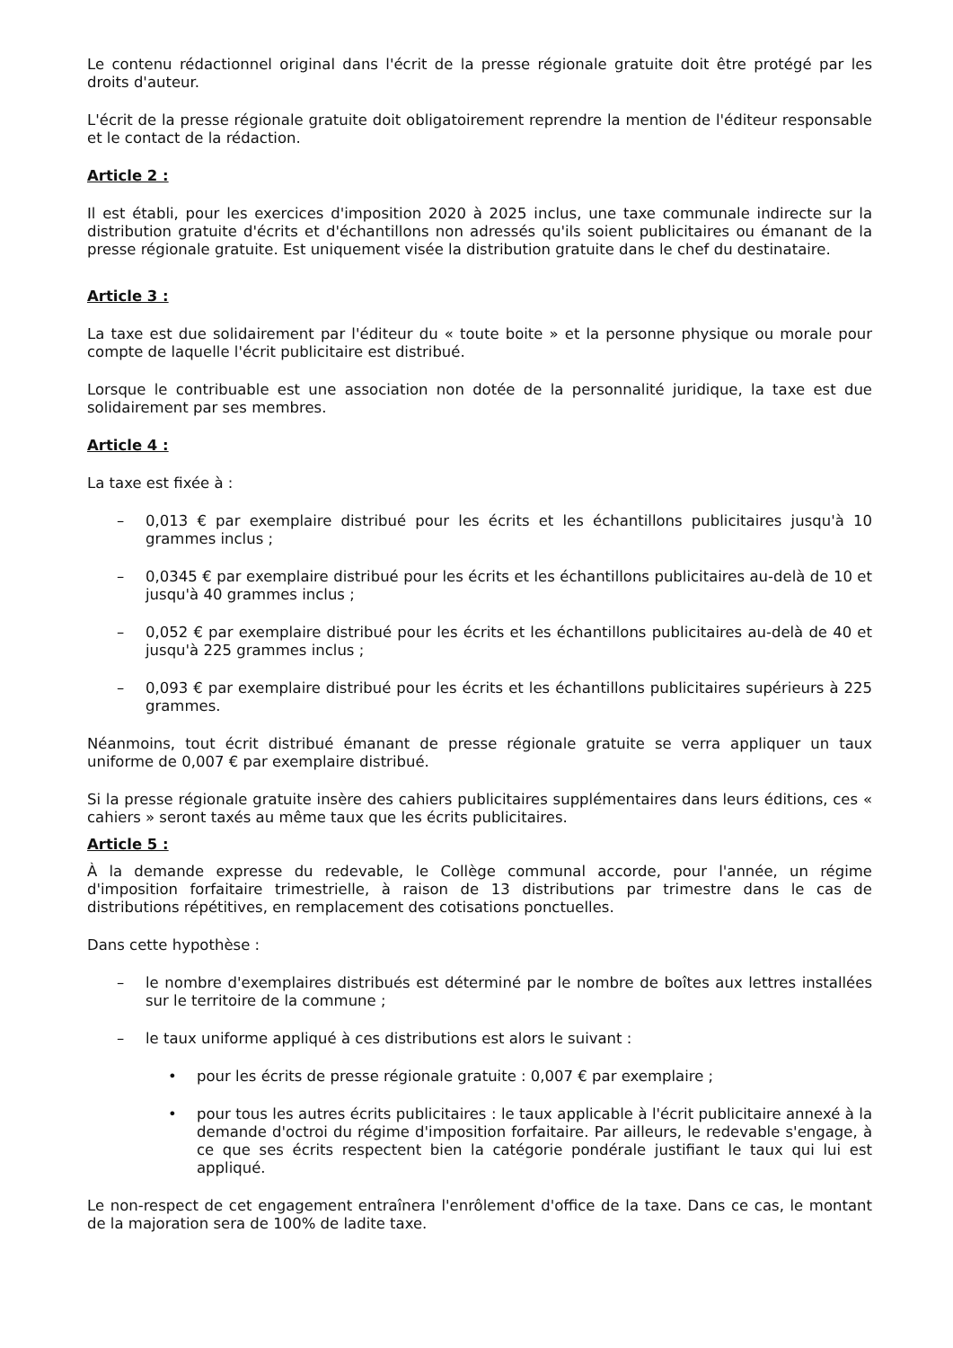Le contenu rédactionnel original dans l'écrit de la presse régionale gratuite doit être protégé par les droits d'auteur.
L'écrit de la presse régionale gratuite doit obligatoirement reprendre la mention de l'éditeur responsable et le contact de la rédaction.
Article 2 :
Il est établi, pour les exercices d'imposition 2020 à 2025 inclus, une taxe communale indirecte sur la distribution gratuite d'écrits et d'échantillons non adressés qu'ils soient publicitaires ou émanant de la presse régionale gratuite. Est uniquement visée la distribution gratuite dans le chef du destinataire.
Article 3 :
La taxe est due solidairement par l'éditeur du « toute boite » et la personne physique ou morale pour compte de laquelle l'écrit publicitaire est distribué.
Lorsque le contribuable est une association non dotée de la personnalité juridique, la taxe est due solidairement par ses membres.
Article 4 :
La taxe est fixée à :
– 0,013 € par exemplaire distribué pour les écrits et les échantillons publicitaires jusqu'à 10 grammes inclus ;
– 0,0345 € par exemplaire distribué pour les écrits et les échantillons publicitaires au-delà de 10 et jusqu'à 40 grammes inclus ;
– 0,052 € par exemplaire distribué pour les écrits et les échantillons publicitaires au-delà de 40 et jusqu'à 225 grammes inclus ;
– 0,093 € par exemplaire distribué pour les écrits et les échantillons publicitaires supérieurs à 225 grammes.
Néanmoins, tout écrit distribué émanant de presse régionale gratuite se verra appliquer un taux uniforme de 0,007 € par exemplaire distribué.
Si la presse régionale gratuite insère des cahiers publicitaires supplémentaires dans leurs éditions, ces « cahiers » seront taxés au même taux que les écrits publicitaires.
Article 5 :
À la demande expresse du redevable, le Collège communal accorde, pour l'année, un régime d'imposition forfaitaire trimestrielle, à raison de 13 distributions par trimestre dans le cas de distributions répétitives, en remplacement des cotisations ponctuelles.
Dans cette hypothèse :
– le nombre d'exemplaires distribués est déterminé par le nombre de boîtes aux lettres installées sur le territoire de la commune ;
– le taux uniforme appliqué à ces distributions est alors le suivant :
• pour les écrits de presse régionale gratuite : 0,007 € par exemplaire ;
• pour tous les autres écrits publicitaires : le taux applicable à l'écrit publicitaire annexé à la demande d'octroi du régime d'imposition forfaitaire. Par ailleurs, le redevable s'engage, à ce que ses écrits respectent bien la catégorie pondérale justifiant le taux qui lui est appliqué.
Le non-respect de cet engagement entraînera l'enrôlement d'office de la taxe. Dans ce cas, le montant de la majoration sera de 100% de ladite taxe.